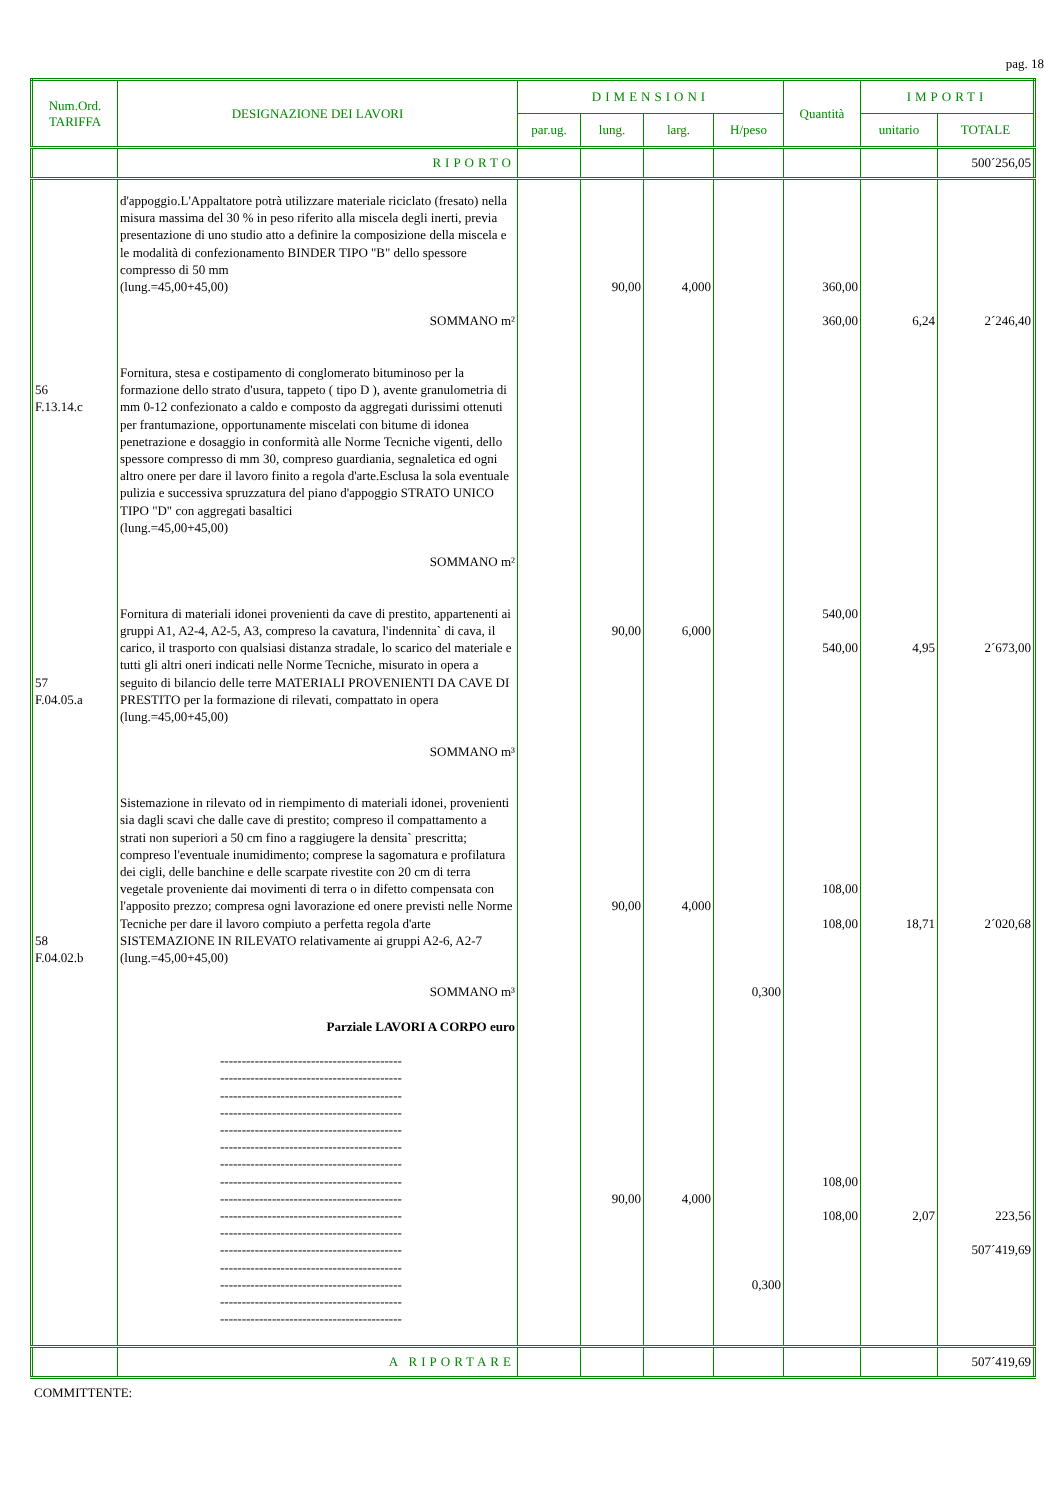pag. 18
| Num.Ord. TARIFFA | DESIGNAZIONE DEI LAVORI | DIMENSIONI | | | | Quantità | IMPORTI | |
| --- | --- | --- | --- | --- | --- | --- | --- | --- |
| | | par.ug. | lung. | larg. | H/peso | | unitario | TOTALE |
| | RIPORTO | | | | | | | 500´256,05 |
| 56 F.13.14.c 57 F.04.05.a 58 F.04.02.b | d'appoggio.L'Appaltatore potrà utilizzare materiale riciclato (fresato) nella misura massima del 30 % in peso riferito alla miscela degli inerti, previa presentazione di uno studio atto a definire la composizione della miscela e le modalità di confezionamento BINDER TIPO "B" dello spessore compresso di 50 mm (lung.=45,00+45,00) SOMMANO m² Fornitura, stesa e costipamento di conglomerato bituminoso per la formazione dello strato d'usura, tappeto ( tipo D ), avente granulometria di mm 0-12 confezionato a caldo e composto da aggregati durissimi ottenuti per frantumazione, opportunamente miscelati con bitume di idonea penetrazione e dosaggio in conformità alle Norme Tecniche vigenti, dello spessore compresso di mm 30, compreso guardiania, segnaletica ed ogni altro onere per dare il lavoro finito a regola d'arte.Esclusa la sola eventuale pulizia e successiva spruzzatura del piano d'appoggio STRATO UNICO TIPO "D" con aggregati basaltici (lung.=45,00+45,00) SOMMANO m² Fornitura di materiali idonei provenienti da cave di prestito, appartenenti ai gruppi A1, A2-4, A2-5, A3, compreso la cavatura, l'indennita` di cava, il carico, il trasporto con qualsiasi distanza stradale, lo scarico del materiale e tutti gli altri oneri indicati nelle Norme Tecniche, misurato in opera a seguito di bilancio delle terre MATERIALI PROVENIENTI DA CAVE DI PRESTITO per la formazione di rilevati, compattato in opera (lung.=45,00+45,00) SOMMANO m³ Sistemazione in rilevato od in riempimento di materiali idonei, provenienti sia dagli scavi che dalle cave di prestito; compreso il compattamento a strati non superiori a 50 cm fino a raggiugere la densita` prescritta; compreso l'eventuale inumidimento; comprese la sagomatura e profilatura dei cigli, delle banchine e delle scarpate rivestite con 20 cm di terra vegetale proveniente dai movimenti di terra o in difetto compensata con l'apposito prezzo; compresa ogni lavorazione ed onere previsti nelle Norme Tecniche per dare il lavoro compiuto a perfetta regola d'arte SISTEMAZIONE IN RILEVATO relativamente ai gruppi A2-6, A2-7 (lung.=45,00+45,00) SOMMANO m³ Parziale LAVORI A CORPO euro ------------------------------------------ ------------------------------------------ ------------------------------------------ ------------------------------------------ ------------------------------------------ ------------------------------------------ ------------------------------------------ ------------------------------------------ ------------------------------------------ ------------------------------------------ ------------------------------------------ ------------------------------------------ ------------------------------------------ ------------------------------------------ ------------------------------------------ ------------------------------------------ | | 90,00 90,00 90,00 90,00 | 4,000 6,000 4,000 4,000 | 0,300 0,300 | 360,00 360,00 540,00 540,00 108,00 108,00 108,00 108,00 | 6,24 4,95 18,71 2,07 | 2´246,40 2´673,00 2´020,68 223,56 507´419,69 |
| | A RIPORTARE | | | | | | | 507´419,69 |
COMMITTENTE: